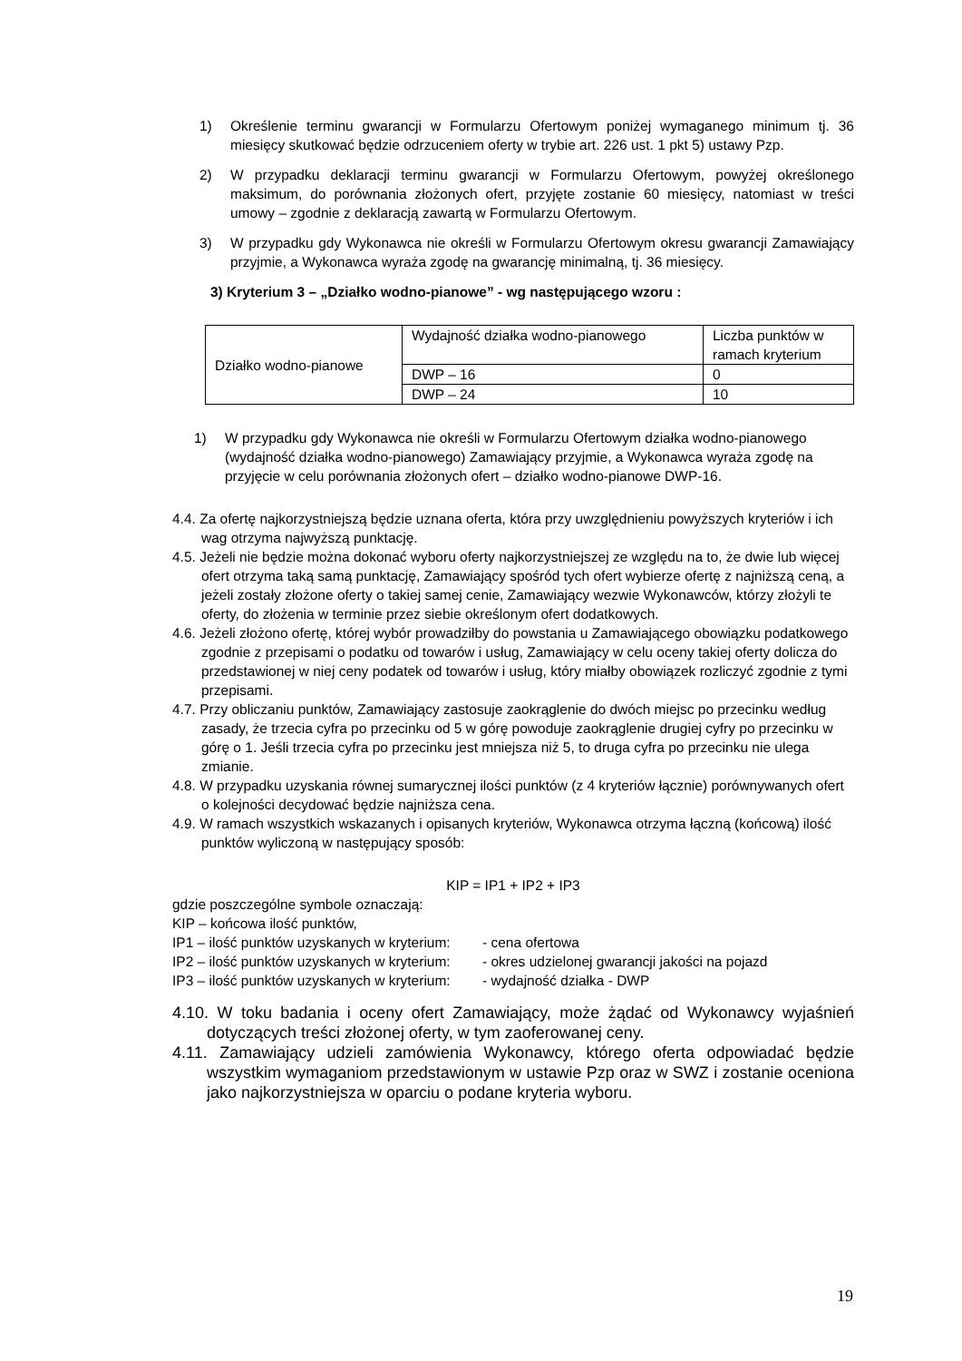1) Określenie terminu gwarancji w Formularzu Ofertowym poniżej wymaganego minimum tj. 36 miesięcy skutkować będzie odrzuceniem oferty w trybie art. 226 ust. 1 pkt 5) ustawy Pzp.
2) W przypadku deklaracji terminu gwarancji w Formularzu Ofertowym, powyżej określonego maksimum, do porównania złożonych ofert, przyjęte zostanie 60 miesięcy, natomiast w treści umowy – zgodnie z deklaracją zawartą w Formularzu Ofertowym.
3) W przypadku gdy Wykonawca nie określi w Formularzu Ofertowym okresu gwarancji Zamawiający przyjmie, a Wykonawca wyraża zgodę na gwarancję minimalną, tj. 36 miesięcy.
3) Kryterium 3 – „Działko wodno-pianowe” - wg następującego wzoru :
| Działko wodno-pianowe | Wydajność działka wodno-pianowego | Liczba punktów w ramach kryterium |
| | DWP – 16 | 0 |
| | DWP – 24 | 10 |
1) W przypadku gdy Wykonawca nie określi w Formularzu Ofertowym działka wodno-pianowego (wydajność działka wodno-pianowego) Zamawiający przyjmie, a Wykonawca wyraża zgodę na przyjęcie w celu porównania złożonych ofert – działko wodno-pianowe DWP-16.
4.4. Za ofertę najkorzystniejszą będzie uznana oferta, która przy uwzględnieniu powyższych kryteriów i ich wag otrzyma najwyższą punktację.
4.5. Jeżeli nie będzie można dokonać wyboru oferty najkorzystniejszej ze względu na to, że dwie lub więcej ofert otrzyma taką samą punktację, Zamawiający spośród tych ofert wybierze ofertę z najniższą ceną, a jeżeli zostały złożone oferty o takiej samej cenie, Zamawiający wezwie Wykonawców, którzy złożyli te oferty, do złożenia w terminie przez siebie określonym ofert dodatkowych.
4.6. Jeżeli złożono ofertę, której wybór prowadziłby do powstania u Zamawiającego obowiązku podatkowego zgodnie z przepisami o podatku od towarów i usług, Zamawiający w celu oceny takiej oferty dolicza do przedstawionej w niej ceny podatek od towarów i usług, który miałby obowiązek rozliczyć zgodnie z tymi przepisami.
4.7. Przy obliczaniu punktów, Zamawiający zastosuje zaokrąglenie do dwóch miejsc po przecinku według zasady, że trzecia cyfra po przecinku od 5 w górę powoduje zaokrąglenie drugiej cyfry po przecinku w górę o 1. Jeśli trzecia cyfra po przecinku jest mniejsza niż 5, to druga cyfra po przecinku nie ulega zmianie.
4.8. W przypadku uzyskania równej sumarycznej ilości punktów (z 4 kryteriów łącznie) porównywanych ofert o kolejności decydować będzie najniższa cena.
4.9. W ramach wszystkich wskazanych i opisanych kryteriów, Wykonawca otrzyma łączną (końcową) ilość punktów wyliczoną w następujący sposób:
KIP = IP1 + IP2 + IP3
gdzie poszczególne symbole oznaczają:
KIP – końcowa ilość punktów,
IP1 – ilość punktów uzyskanych w kryterium: - cena ofertowa
IP2 – ilość punktów uzyskanych w kryterium: - okres udzielonej gwarancji jakości na pojazd
IP3 – ilość punktów uzyskanych w kryterium: - wydajność działka - DWP
4.10. W toku badania i oceny ofert Zamawiający, może żądać od Wykonawcy wyjaśnień dotyczących treści złożonej oferty, w tym zaoferowanej ceny.
4.11. Zamawiający udzieli zamówienia Wykonawcy, którego oferta odpowiadać będzie wszystkim wymaganiom przedstawionym w ustawie Pzp oraz w SWZ i zostanie oceniona jako najkorzystniejsza w oparciu o podane kryteria wyboru.
19